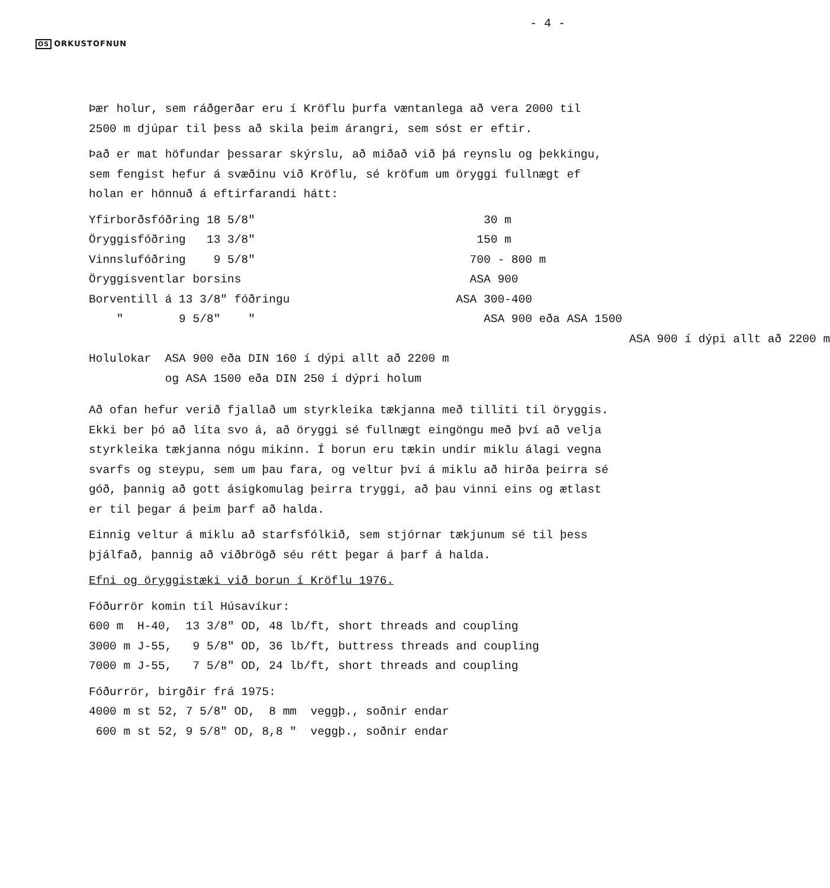- 4 -
OS ORKUSTOFNUN
Þær holur, sem ráðgerðar eru í Kröflu þurfa væntanlega að vera 2000 til 2500 m djúpar til þess að skila þeim árangri, sem sóst er eftir.
Það er mat höfundar þessarar skýrslu, að miðað við þá reynslu og þekkingu, sem fengist hefur á svæðinu við Kröflu, sé kröfum um öryggi fullnægt ef holan er hönnuð á eftirfarandi hátt:
| Yfirborðsfóðring 18 5/8" | 30 m |
| Öryggisfóðring 13 3/8" | 150 m |
| Vinnslufóðring 9 5/8" | 700 - 800 m |
| Öryggisventlar borsins | ASA 900 |
| Borventill á 13 3/8" fóðringu | ASA 300-400 |
| " 9 5/8" " | ASA 900 eða ASA 1500 |
| | ASA 900 í dýpi allt að 2200 m |
| Holulokar ASA 900 eða DIN 160 í dýpi allt að 2200 m | |
| og ASA 1500 eða DIN 250 í dýpri holum | |
Að ofan hefur verið fjallað um styrkleika tækjanna með tilliti til öryggis. Ekki ber þó að líta svo á, að öryggi sé fullnægt eingöngu með því að velja styrkleika tækjanna nógu mikinn. Í borun eru tækin undir miklu álagi vegna svarfs og steypu, sem um þau fara, og veltur því á miklu að hirða þeirra sé góð, þannig að gott ásigkomulag þeirra tryggi, að þau vinni eins og ætlast er til þegar á þeim þarf að halda.
Einnig veltur á miklu að starfsfólkið, sem stjórnar tækjunum sé til þess þjálfað, þannig að viðbrögð séu rétt þegar á þarf á halda.
Efni og öryggistæki við borun í Kröflu 1976.
Fóðurrör komin til Húsavíkur:
| 600 m H-40, 13 3/8" OD, 48 lb/ft, short threads and coupling |
| 3000 m J-55, 9 5/8" OD, 36 lb/ft, buttress threads and coupling |
| 7000 m J-55, 7 5/8" OD, 24 lb/ft, short threads and coupling |
Fóðurrör, birgðir frá 1975:
| 4000 m st 52, 7 5/8" OD, 8 mm veggþ., soðnir endar |
| 600 m st 52, 9 5/8" OD, 8,8 " veggþ., soðnir endar |